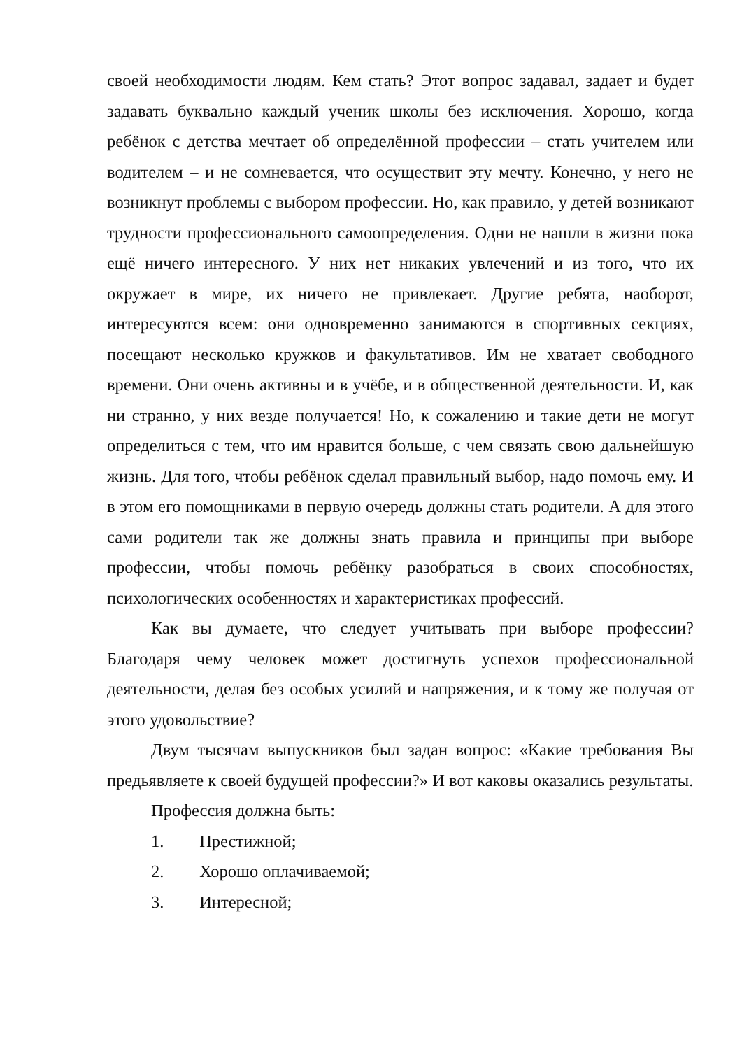своей необходимости людям. Кем стать? Этот вопрос задавал, задает и будет задавать буквально каждый ученик школы без исключения. Хорошо, когда ребёнок с детства мечтает об определённой профессии – стать учителем или водителем – и не сомневается, что осуществит эту мечту. Конечно, у него не возникнут проблемы с выбором профессии. Но, как правило, у детей возникают трудности профессионального самоопределения. Одни не нашли в жизни пока ещё ничего интересного. У них нет никаких увлечений и из того, что их окружает в мире, их ничего не привлекает. Другие ребята, наоборот, интересуются всем: они одновременно занимаются в спортивных секциях, посещают несколько кружков и факультативов. Им не хватает свободного времени. Они очень активны и в учёбе, и в общественной деятельности. И, как ни странно, у них везде получается! Но, к сожалению и такие дети не могут определиться с тем, что им нравится больше, с чем связать свою дальнейшую жизнь. Для того, чтобы ребёнок сделал правильный выбор, надо помочь ему. И в этом его помощниками в первую очередь должны стать родители. А для этого сами родители так же должны знать правила и принципы при выборе профессии, чтобы помочь ребёнку разобраться в своих способностях, психологических особенностях и характеристиках профессий.
Как вы думаете, что следует учитывать при выборе профессии? Благодаря чему человек может достигнуть успехов профессиональной деятельности, делая без особых усилий и напряжения, и к тому же получая от этого удовольствие?
Двум тысячам выпускников был задан вопрос: «Какие требования Вы предьявляете к своей будущей профессии?» И вот каковы оказались результаты.
Профессия должна быть:
1. Престижной;
2. Хорошо оплачиваемой;
3. Интересной;